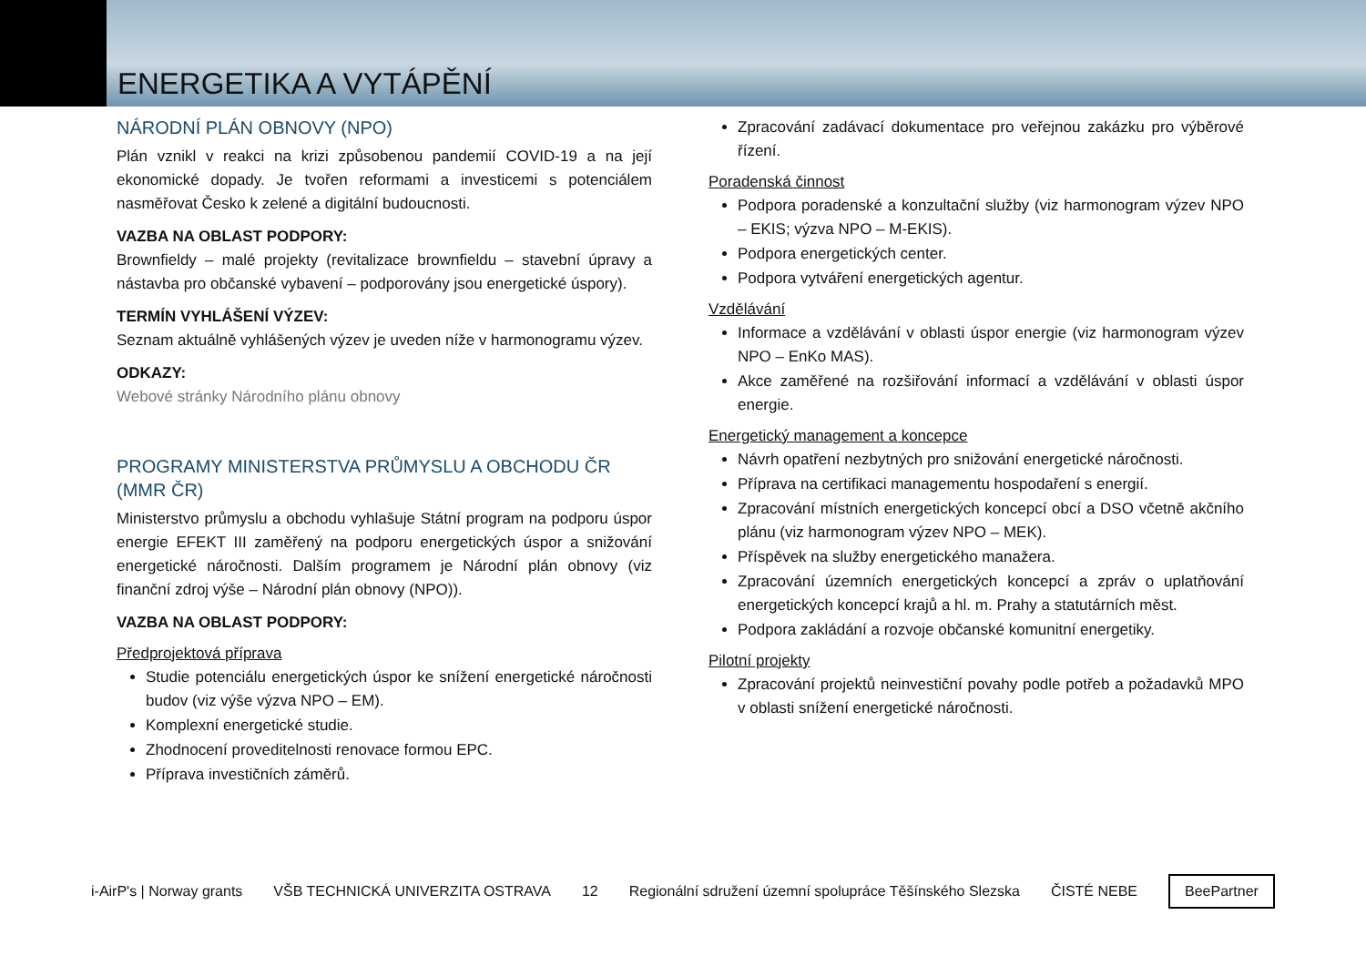ENERGETIKA A VYTÁPĚNÍ
NÁRODNÍ PLÁN OBNOVY (NPO)
Plán vznikl v reakci na krizi způsobenou pandemií COVID-19 a na její ekonomické dopady. Je tvořen reformami a investicemi s potenciálem nasměřovat Česko k zelené a digitální budoucnosti.
VAZBA NA OBLAST PODPORY:
Brownfieldy – malé projekty (revitalizace brownfieldu – stavební úpravy a nástavba pro občanské vybavení – podporovány jsou energetické úspory).
TERMÍN VYHLÁŠENÍ VÝZEV:
Seznam aktuálně vyhlášených výzev je uveden níže v harmonogramu výzev.
ODKAZY:
Webové stránky Národního plánu obnovy
PROGRAMY MINISTERSTVA PRŮMYSLU A OBCHODU ČR (MMR ČR)
Ministerstvo průmyslu a obchodu vyhlašuje Státní program na podporu úspor energie EFEKT III zaměřený na podporu energetických úspor a snižování energetické náročnosti. Dalším programem je Národní plán obnovy (viz finanční zdroj výše – Národní plán obnovy (NPO)).
VAZBA NA OBLAST PODPORY:
Předprojektová příprava
Studie potenciálu energetických úspor ke snížení energetické náročnosti budov (viz výše výzva NPO – EM).
Komplexní energetické studie.
Zhodnocení proveditelnosti renovace formou EPC.
Příprava investičních záměrů.
Zpracování zadávací dokumentace pro veřejnou zakázku pro výběrové řízení.
Poradenská činnost
Podpora poradenské a konzultační služby (viz harmonogram výzev NPO – EKIS; výzva NPO – M-EKIS).
Podpora energetických center.
Podpora vytváření energetických agentur.
Vzdělávání
Informace a vzdělávání v oblasti úspor energie (viz harmonogram výzev NPO – EnKo MAS).
Akce zaměřené na rozšiřování informací a vzdělávání v oblasti úspor energie.
Energetický management a koncepce
Návrh opatření nezbytných pro snižování energetické náročnosti.
Příprava na certifikaci managementu hospodaření s energií.
Zpracování místních energetických koncepcí obcí a DSO včetně akčního plánu (viz harmonogram výzev NPO – MEK).
Příspěvek na služby energetického manažera.
Zpracování územních energetických koncepcí a zpráv o uplatňování energetických koncepcí krajů a hl. m. Prahy a statutárních měst.
Podpora zakládání a rozvoje občanské komunitní energetiky.
Pilotní projekty
Zpracování projektů neinvestiční povahy podle potřeb a požadavků MPO v oblasti snížení energetické náročnosti.
i-AirP's | Norway grants VŠB TECHNICKÁ UNIVERZITA OSTRAVA 12 Regionální sdružení územní spolupráce Těšínského Slezska ČISTÉ NEBE BeePartner